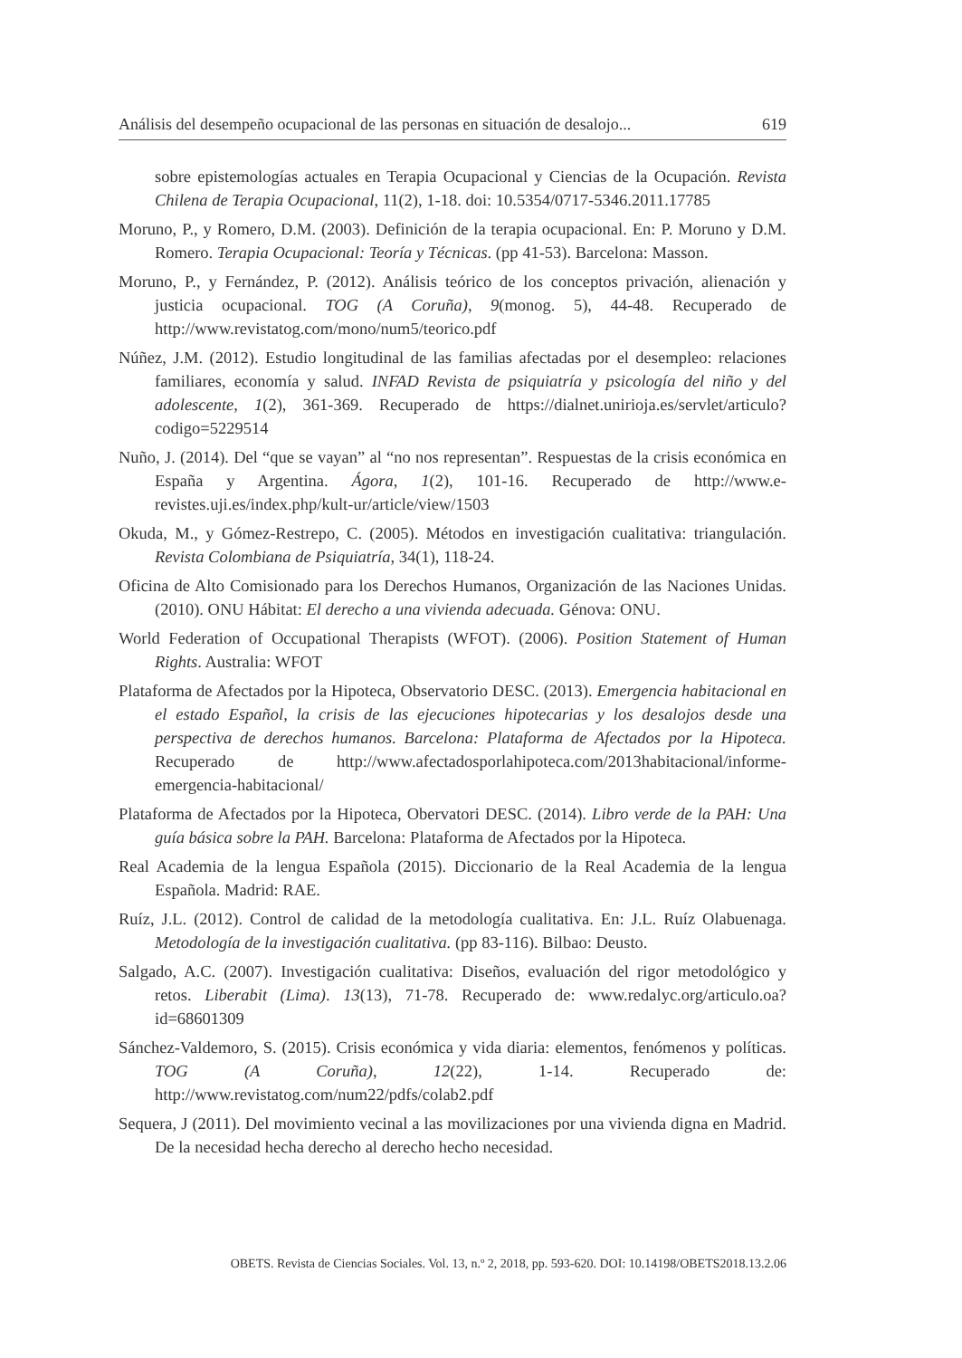Análisis del desempeño ocupacional de las personas en situación de desalojo... 619
sobre epistemologías actuales en Terapia Ocupacional y Ciencias de la Ocupación. Revista Chilena de Terapia Ocupacional, 11(2), 1-18. doi: 10.5354/0717-5346.2011.17785
Moruno, P., y Romero, D.M. (2003). Definición de la terapia ocupacional. En: P. Moruno y D.M. Romero. Terapia Ocupacional: Teoría y Técnicas. (pp 41-53). Barcelona: Masson.
Moruno, P., y Fernández, P. (2012). Análisis teórico de los conceptos privación, alienación y justicia ocupacional. TOG (A Coruña), 9(monog. 5), 44-48. Recuperado de http://www.revistatog.com/mono/num5/teorico.pdf
Núñez, J.M. (2012). Estudio longitudinal de las familias afectadas por el desempleo: relaciones familiares, economía y salud. INFAD Revista de psiquiatría y psicología del niño y del adolescente, 1(2), 361-369. Recuperado de https://dialnet.unirioja.es/servlet/articulo?codigo=5229514
Nuño, J. (2014). Del “que se vayan” al “no nos representan”. Respuestas de la crisis económica en España y Argentina. Ágora, 1(2), 101-16. Recuperado de http://www.e-revistes.uji.es/index.php/kult-ur/article/view/1503
Okuda, M., y Gómez-Restrepo, C. (2005). Métodos en investigación cualitativa: triangulación. Revista Colombiana de Psiquiatría, 34(1), 118-24.
Oficina de Alto Comisionado para los Derechos Humanos, Organización de las Naciones Unidas. (2010). ONU Hábitat: El derecho a una vivienda adecuada. Génova: ONU.
World Federation of Occupational Therapists (WFOT). (2006). Position Statement of Human Rights. Australia: WFOT
Plataforma de Afectados por la Hipoteca, Observatorio DESC. (2013). Emergencia habitacional en el estado Español, la crisis de las ejecuciones hipotecarias y los desalojos desde una perspectiva de derechos humanos. Barcelona: Plataforma de Afectados por la Hipoteca. Recuperado de http://www.afectadosporlahipoteca.com/2013habitacional/informe-emergencia-habitacional/
Plataforma de Afectados por la Hipoteca, Obervatori DESC. (2014). Libro verde de la PAH: Una guía básica sobre la PAH. Barcelona: Plataforma de Afectados por la Hipoteca.
Real Academia de la lengua Española (2015). Diccionario de la Real Academia de la lengua Española. Madrid: RAE.
Ruíz, J.L. (2012). Control de calidad de la metodología cualitativa. En: J.L. Ruíz Olabuenaga. Metodología de la investigación cualitativa. (pp 83-116). Bilbao: Deusto.
Salgado, A.C. (2007). Investigación cualitativa: Diseños, evaluación del rigor metodológico y retos. Liberabit (Lima). 13(13), 71-78. Recuperado de: www.redalyc.org/articulo.oa?id=68601309
Sánchez-Valdemoro, S. (2015). Crisis económica y vida diaria: elementos, fenómenos y políticas. TOG (A Coruña), 12(22), 1-14. Recuperado de: http://www.revistatog.com/num22/pdfs/colab2.pdf
Sequera, J (2011). Del movimiento vecinal a las movilizaciones por una vivienda digna en Madrid. De la necesidad hecha derecho al derecho hecho necesidad.
OBETS. Revista de Ciencias Sociales. Vol. 13, n.º 2, 2018, pp. 593-620. DOI: 10.14198/OBETS2018.13.2.06